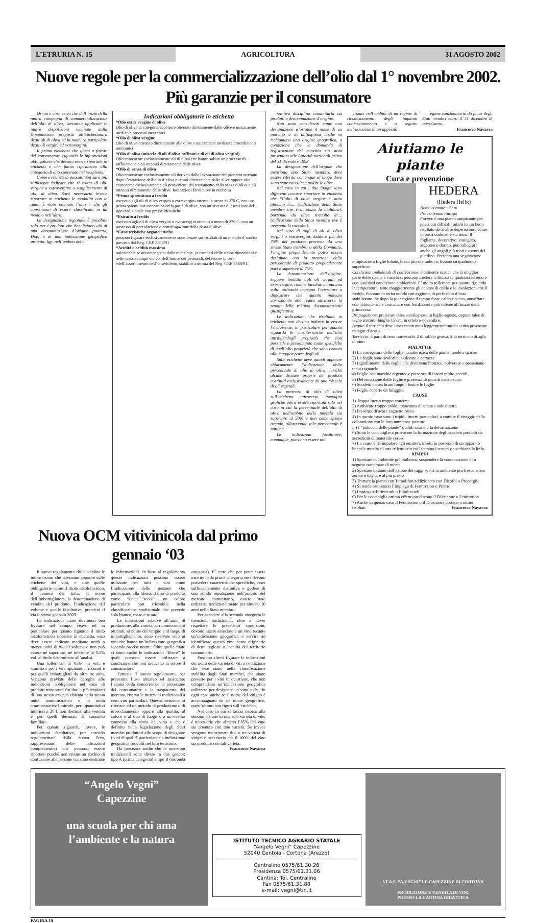L’ETRURIA N. 15
AGRICOLTURA
31 AGOSTO 2002
Nuove regole per la commercializzazione dell’olio dal 1° novembre 2002. Più garanzie per il consumatore
Ormai è cosa certa che dall’inizio della nuova campagna di commercializzazione dell’olio di oliva, verranno applicate le nuove disposizioni emanate dalla Commissione preposta all’etichettatura degli oli di oliva ed in maniera particolare degli oli vergini ed extravergini.
Il primo elemento che gioca a favore del consumatore riguarda le informazioni obbligatorie che devono essere riportate in etichetta e che fanno riferimento alla categoria di olio contenuto nel recipiente.
Come avveniva in passato non sarà più sufficiente indicare che si tratta di olio vergine o extravergine o semplicemente di olio di oliva. Sarà necessario invece riportare in etichetta le modalità con le quali è stato ottenuto l’olio e che gli consentono di essere classificato in un modo o nell’altro.
La designazione regionale è possibile solo per i prodotti che beneficiano già di una denominazione d’origine protetta, Dop, o di una indicazione geografica protetta, Igp, nell’ambito della
Indicazioni obbligatorie in etichetta
*Olio extra vergine di oliva
Olio di oliva di categoria superiore ottenuto direttamente dalle olive e unicamente mediante processi meccanici
*Olio di oliva vergine
Olio di oliva ottenuto direttamente alle olive e unicamente mediante procedimenti meccanici
*Olio di oliva (miscela di oli d’oliva raffinati e di oli di oliva vergini)
Olio contenente esclusivamente oli di oliva che hanno subito un processo di raffinazione e oli ottenuti direttamente dalle olive
*Olio di sansa di oliva
Olio contenente esclusivamente oli derivati dalla lavorazione del prodotto ottenuto dopo l’estrazione dell’olio d’oliva ottenuti direttamente dalle olive oppure olio contenente esclusivamente oli provenienti dal trattamento della sansa d’oliva e oli ottenuti direttamente dalle olive. Indicazioni facoltative in etichetta
*Prima spremitura a freddo
riservata agli oli di oliva vergini o extravergini ottenuti a meno di 270 C. con una prima spremitura meccanica della pasta di olive, con un sistema di estrazione del tipo tradizionale con presse idrauliche
*Estratto a freddo
riservato agli oli di oliva vergini o extravergini ottenuti a meno di 270 C. con un processo di percolazione o centrifugazione della pasta d’olive
*Caratteristiche organolettiche
possono figurare esclusivamente se sono basate sui risultati di un metodo d’analisi previsto dal Reg. CEE 2568/91
*Acidità o acidità massima
unicamente se accompagnata dalla menzione, in caratteri delle stesse dimensioni e nello stesso campo visivo, dell’indice dei perossidi, del tenore in cere edell’assorbimento nell’utravioletto, stabilito a norma del Reg. CEE 2568/91.
relativa disciplina comunitaria sui prodotti a denominazione d’origine.
Non sono considerati come una designazione d’origine il nome di un marchio o di un’impresa anche se richiamano una origine geografica, a condizione che la domanda di registrazione del marchio sia stata presentata alle Autorità nazionali prima del 31 dicembre 1998.
La designazione dell’origine che menziona uno Stato membro, deve essere riferita comunque al luogo dove sono state raccolte e molite le olive.
Nel caso in cui i due luoghi sono differenti occorre riportare in etichetta che “l’olio di oliva vergine è stato ottenuto in.... (indicazione dello Stato membro ove è avvenuta la molitura), partendo da olive raccolte in.... (indicazione dello Stato membro ove è avvenuta la raccolta).
Nel caso di tagli di oli di oliva vergini o extravergini, laddove più del 75% del prodotto proviene da uno stesso Stato membro o della Comunità, l’origine preponderante potrà essere designata con la menzione della percentuale di prodotto preponderante pari o superiore al 75%.
La denominazione dell’origine, seppure limitata agli oli vergini ed extravergini, rimane facoltativa, ma una volta utilizzata impegna l’operatore a dimostrare che quanto indicato corrisponde alla realtà attraverso la tenuta della relativa documentazione giustificativa.
Le indicazioni che risultano in etichetta non devono indurre in errore l’acquirente, in particolare per quanto riguarda le caratteristiche dell’olio attribuendogli proprietà che non possiede o presentando come specifiche di quell’olio proprietà che sono comuni alla maggior parte degli oli.
Sulle etichette deve quindi apparire chiaramente l’indicazione della percentuale di olio di oliva, nonché alcune diciture proprie dei prodotti costituiti esclusivamente da una miscela di oli vegetali.
La presenza di olio di oliva sull’etichetta attraverso immagini grafiche potrà essere riportata solo nel caso in cui la percentuale dell’olio di oliva nell’ambito della miscela sia superiore al 50% e non come spesso accade, allorquando tale percentuale è minima.
Le indicazioni facoltative, comunque, potranno essere uti-
lizzate nell’ambito di un regime di riconoscimento degli impianti confezionamento e a seguito dell’adozione di un apposito
regime sanzionatorio da parte degli Stati membri entro il 31 dicembre di quest’anno.
Francesco Navarra
Aiutiamo le piante
Cura e prevenzione
HEDERA
(Hedera Helix)
Nome comune: edera
Provenienza: Europa
Forma: è una pianta rampicante per posizioni difficili: infatti ha un buon risultato dove altre deperiscono, come in posti ombrosi e sui muri. Il fogliame, decorativo, variegato, argenteo o dorato, può rallegrare anche gli angoli più tristi e oscuri del giardino. Presenta una vegetazione rampicante a foglie lobate, le cui piccole radici si fissano su qualunque superficie.
Condizioni ambientali di coltivazione: è talmente rustica che la maggior parte delle specie e varietà si possono mettere a dimora in qualsiasi terreno e con qualsiasi condizione ambientale. E’ molto tollerante per quanto riguarda la temperatura: teme maggiormente gli eccessi di caldo e le insolazioni che il freddo. Piantare in torba umida con aggiunta di perfosfato d’ossa stabilizzato. Se dopo la piantagione il tempo fosse caldo e secco, annaffiare con abbondanza e concimare con fertilizzante polivalente all’inizio della primavera.
Propagazione: prelevare talee semilegnose in luglio-agosto, oppure talee di legno maturo, lunghe 15 cm. in ottobre-novembre.
Acqua: il terriccio deve esser mantenuto leggermente umido senza provocare ristagni d’acqua
Terriccio: 4 parti di terra universale, 2 di sabbia grossa, 2 di terriccio di aghi di pino
MALATTIE
1) La variegatura delle foglie, caratteristica delle piante, tende a sparire
2) Le foglie sono scolorite, essiccate e cartacee
3) Ingiallimento delle foglie che diventano bronzee, polverose e presentano tenui ragnatele
4) Foglie con macchie argentee e presenza di insetti molto piccoli
5) Deformazione delle foglie e presenza di piccoli insetti scuri
6) Scudetti cerosi bruni lungo i fusti e le foglie
7) Foglie coperte da fuliggine
CAUSE
1) Troppa luce o troppo concime
2) Ambiente troppo caldo; mancanza di acqua e sole diretto
3) Presenza di acari: ragnetto rosso
4) In questo caso sono i tripidi, insetti particolari, a causare il viraggio della colorazione con le loro numerose punture
5 ) I “pidocchi delle piante” o afidi causano la deformazione
6) Sono le cocciniglie a provocare la formazione degli scudetti prodotti da secrezioni di materiale ceroso
7) La causa è da imputare agli emitteri, insetti in possesso di un apparato boccale munito di uno stiletto con cui lacerano i tessuti e succhiano la linfa
RIMEDI
1) Spostare in ambiente più ombroso, sospendere la concimazione e in seguito concimare di meno
2) Spostare lontano dall’azione dei raggi solari in ambiente più fresco e ben aerato e bagnare al più presto
3) Trattare la pianta con Tetradifon addizionato con Dicofol o Propargite
4) Si rende necessario l’impiego di Fenitrotion o Piretro
5) Impiegare Pirimicarb o Etiofencarb
6) Per le cocciniglie ottimo effetto producono il Diazinone o Fenitrotion
7) Anche in questo caso il Fenitrotion o il Diazinone portano a ottimi risultati Francesco Navarra
Nuova OCM vitivinicola dal primo gennaio ‘03
Il nuovo regolamento che disciplina le informazioni che dovranno apparire sulle etichette dei vini, e cioè quelle obbligatorie come il titolo alcolometrico, il numero del lotto, il nome dell’imbottigliatore, la denominazione di vendita del prodotto, l’indicazione del volume e quelle facoltative, prenderà il via il primo gennaio 2003.
Le indicazioni citate dovranno ben figurare nel campo visivo ed in particolare per quanto riguarda il titolo alcolometrico riportato in etichetta, esso deve essere indicato mediante unità o mezze unità di % del volume e non può essere né superiore, né inferiore di 0.5% vol. al titolo determinato all’analisi.
Una tolleranza di 0.8% in vol. è ammessa per i vini spumanti, frizzanti e per quelli imbottigliati da oltre tre anni. Vengono previste delle deroghe alle indicazioni obbligatorie nel caso di prodotti trasportati fra due o più impianti di una stessa azienda ubicata nella stessa unità amministrativa o in unità amministrative limitrofe, per i quantitativi inferiori a 30 l. non destinati alla vendita e per quelli destinati al consumo familiare.
Per quanto riguarda, invece, le indicazioni facoltative, pur essendo regolamentate dalla nuova 0cm, rappresentano delle indicazioni complementari che possono essere riportate purché non creino un rischio di confusione alle persone cui sono destinate le informazioni. In base al regolamento queste indicazioni possono essere utilizzate per tutti i vini come l’indicazione delle persone che partecipano alla filiera, il tipo di prodotto come “dolce”,”secco”, un colore particolare non rilevabile nella classificazione tradizionale che prevede solo bianco, rosso e rosato.
Le indicazioni relative all’anno di produzione, alla varietà, ai riconoscimenti ottenuti, al nome del vitigno e al luogo di imbottigliamento, sono riservate solo ai vini che hanno un’indicazione geografica secondo precise norme. Oltre quelle citate ci sono anche le indicazioni “libere” le quali possono essere utilizzate a condizione che non inducano in errore il consumatore.
Tuttavia il nuovo regolamento, per prevenire l’uso abusivo ed assicurare l’equità della concorrenza, la protezione del consumatore e la trasparenza del mercato, riserva le menzioni tradizionali a certi vini particolari. Questa menzione si riferisce ad un metodo di produzione o di invecchiamento oppure alla qualità, al colore o al tipo di luogo o a un evento connesso alla storia del vino e che è definito nella legislazione degli Stati membri produttori allo scopo di designare i vini di qualità particolare e a indicazione geografica prodotti nel loro territorio.
Da precisare anche che le menzioni tradizionali sono divise in due gruppi: tipo A (prima categoria) e tipo B (seconda categoria). E’ certo che per poter essere inserite nella prima categoria esse devono possedere caratteristiche specifiche, esser sufficientemente distintive e godere di una solida reputazione nell’ambito del mercato comunitario, essere state utilizzate tradizionalmente per almeno 10 anni nello Stato membro.
Per accedere alla seconda categoria le menzioni tradizionali, oltre a dover rispettare le precedenti condizioni, devono essere associate a un vino recante un’indicazione geografica e servire ad identificare questo vino come originario di detta regione o località del territorio comunitario.
Possono altresì figurare le indicazioni dei nomi delle varietà di viti a condizione che esse siano nella classificazione stabilita dagli Stati membri, che siano previste per i vini in questione, che non comprendano un’indicazione geografica utilizzata per designare un vino e che, in ogni caso anche se il nome del vitigno è accompagnato da un nome geografico, quest’ultimo non figuri sull’etichetta.
Nel caso in cui si faccia ricorso alla denominazione di una sola varietà di vite, è necessario che almeno l’85% del vino sia ottenuto con tale varietà. Se invece vengono menzionate due o tre varietà di vitigni è necessario che il 100% del vino sia prodotto con tali varietà.
Francesco Navarra
“Angelo Vegni”
Capezzine
una scuola per chi ama l’ambiente e la natura
ISTITUTO TECNICO AGRARIO STATALE
“Angelo Vegni” Capezzine
52040 Centoia - Cortona (Arezzo)
Centralino 0575/61.30.26
Presidenza 0575/61.31.06
Cantina: Tel. Centralino
Fax 0575/61.31.88
e-mail: vegni@tin.it
I.T.A.S. “A.VEGNI” LE CAPEZZINE DI CORTONA
PRODUZIONE E VENDITA DI VINI
PRESSO LA CANTINA DIDATTICA
PAGINA 10